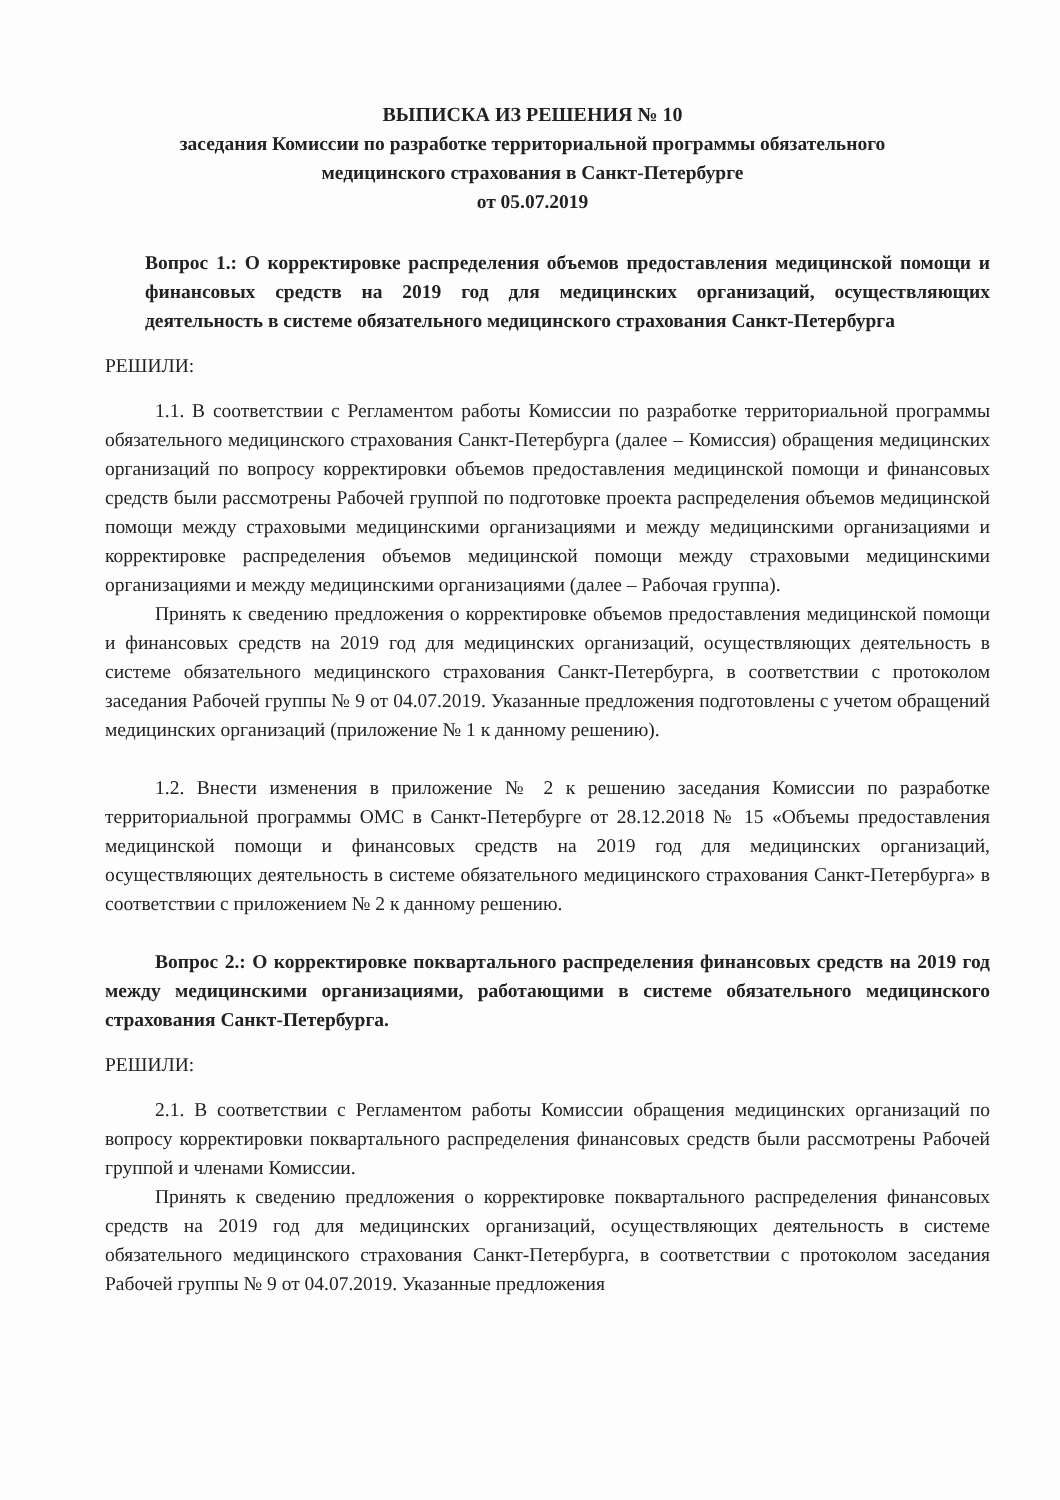ВЫПИСКА ИЗ РЕШЕНИЯ № 10
заседания Комиссии по разработке территориальной программы обязательного
медицинского страхования в Санкт-Петербурге
от 05.07.2019
Вопрос 1.: О корректировке распределения объемов предоставления медицинской помощи и финансовых средств на 2019 год для медицинских организаций, осуществляющих деятельность в системе обязательного медицинского страхования Санкт-Петербурга
РЕШИЛИ:
1.1. В соответствии с Регламентом работы Комиссии по разработке территориальной программы обязательного медицинского страхования Санкт-Петербурга (далее – Комиссия) обращения медицинских организаций по вопросу корректировки объемов предоставления медицинской помощи и финансовых средств были рассмотрены Рабочей группой по подготовке проекта распределения объемов медицинской помощи между страховыми медицинскими организациями и между медицинскими организациями и корректировке распределения объемов медицинской помощи между страховыми медицинскими организациями и между медицинскими организациями (далее – Рабочая группа).
Принять к сведению предложения о корректировке объемов предоставления медицинской помощи и финансовых средств на 2019 год для медицинских организаций, осуществляющих деятельность в системе обязательного медицинского страхования Санкт-Петербурга, в соответствии с протоколом заседания Рабочей группы № 9 от 04.07.2019. Указанные предложения подготовлены с учетом обращений медицинских организаций (приложение № 1 к данному решению).
1.2. Внести изменения в приложение № 2 к решению заседания Комиссии по разработке территориальной программы ОМС в Санкт-Петербурге от 28.12.2018 № 15 «Объемы предоставления медицинской помощи и финансовых средств на 2019 год для медицинских организаций, осуществляющих деятельность в системе обязательного медицинского страхования Санкт-Петербурга» в соответствии с приложением № 2 к данному решению.
Вопрос 2.: О корректировке поквартального распределения финансовых средств на 2019 год между медицинскими организациями, работающими в системе обязательного медицинского страхования Санкт-Петербурга.
РЕШИЛИ:
2.1. В соответствии с Регламентом работы Комиссии обращения медицинских организаций по вопросу корректировки поквартального распределения финансовых средств были рассмотрены Рабочей группой и членами Комиссии.
Принять к сведению предложения о корректировке поквартального распределения финансовых средств на 2019 год для медицинских организаций, осуществляющих деятельность в системе обязательного медицинского страхования Санкт-Петербурга, в соответствии с протоколом заседания Рабочей группы № 9 от 04.07.2019. Указанные предложения